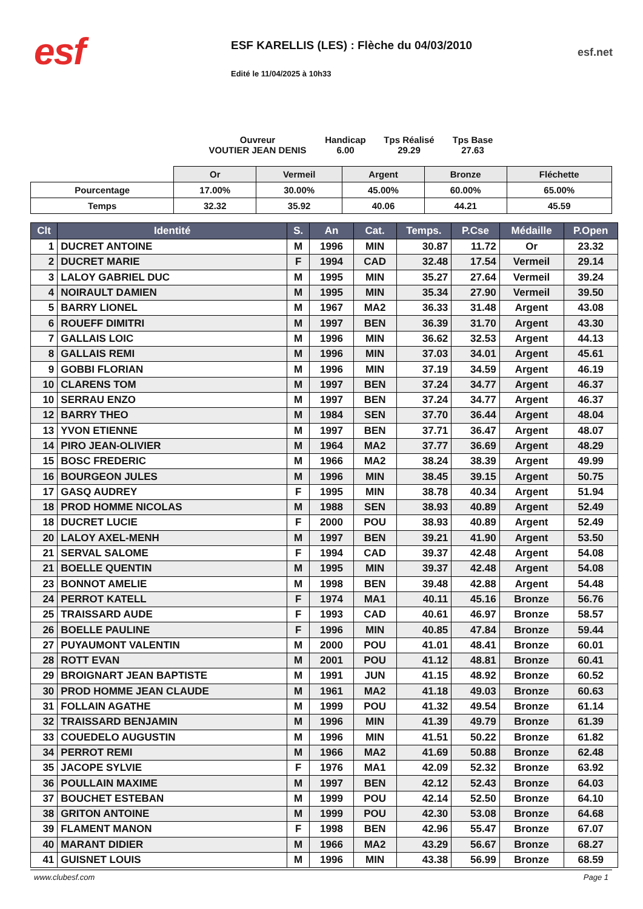esf
ESF KARELLIS (LES) : Flèche du 04/03/2010
Edité le 11/04/2025 à 10h33
esf.net
Ouvreur
VOUTIER JEAN DENIS
Handicap
6.00
Tps Réalisé
29.29
Tps Base
27.63
| | Or | Vermeil | Argent | Bronze | Fléchette |
| Pourcentage | 17.00% | 30.00% | 45.00% | 60.00% | 65.00% |
| Temps | 32.32 | 35.92 | 40.06 | 44.21 | 45.59 |
| Clt | Identité | S. | An | Cat. | Temps. | P.Cse | Médaille | P.Open |
| --- | --- | --- | --- | --- | --- | --- | --- | --- |
| 1 | DUCRET ANTOINE | M | 1996 | MIN | 30.87 | 11.72 | Or | 23.32 |
| 2 | DUCRET MARIE | F | 1994 | CAD | 32.48 | 17.54 | Vermeil | 29.14 |
| 3 | LALOY GABRIEL DUC | M | 1995 | MIN | 35.27 | 27.64 | Vermeil | 39.24 |
| 4 | NOIRAULT DAMIEN | M | 1995 | MIN | 35.34 | 27.90 | Vermeil | 39.50 |
| 5 | BARRY LIONEL | M | 1967 | MA2 | 36.33 | 31.48 | Argent | 43.08 |
| 6 | ROUEFF DIMITRI | M | 1997 | BEN | 36.39 | 31.70 | Argent | 43.30 |
| 7 | GALLAIS LOIC | M | 1996 | MIN | 36.62 | 32.53 | Argent | 44.13 |
| 8 | GALLAIS REMI | M | 1996 | MIN | 37.03 | 34.01 | Argent | 45.61 |
| 9 | GOBBI FLORIAN | M | 1996 | MIN | 37.19 | 34.59 | Argent | 46.19 |
| 10 | CLARENS TOM | M | 1997 | BEN | 37.24 | 34.77 | Argent | 46.37 |
| 10 | SERRAU ENZO | M | 1997 | BEN | 37.24 | 34.77 | Argent | 46.37 |
| 12 | BARRY THEO | M | 1984 | SEN | 37.70 | 36.44 | Argent | 48.04 |
| 13 | YVON ETIENNE | M | 1997 | BEN | 37.71 | 36.47 | Argent | 48.07 |
| 14 | PIRO JEAN-OLIVIER | M | 1964 | MA2 | 37.77 | 36.69 | Argent | 48.29 |
| 15 | BOSC FREDERIC | M | 1966 | MA2 | 38.24 | 38.39 | Argent | 49.99 |
| 16 | BOURGEON JULES | M | 1996 | MIN | 38.45 | 39.15 | Argent | 50.75 |
| 17 | GASQ AUDREY | F | 1995 | MIN | 38.78 | 40.34 | Argent | 51.94 |
| 18 | PROD HOMME NICOLAS | M | 1988 | SEN | 38.93 | 40.89 | Argent | 52.49 |
| 18 | DUCRET LUCIE | F | 2000 | POU | 38.93 | 40.89 | Argent | 52.49 |
| 20 | LALOY AXEL-MENH | M | 1997 | BEN | 39.21 | 41.90 | Argent | 53.50 |
| 21 | SERVAL SALOME | F | 1994 | CAD | 39.37 | 42.48 | Argent | 54.08 |
| 21 | BOELLE QUENTIN | M | 1995 | MIN | 39.37 | 42.48 | Argent | 54.08 |
| 23 | BONNOT AMELIE | M | 1998 | BEN | 39.48 | 42.88 | Argent | 54.48 |
| 24 | PERROT KATELL | F | 1974 | MA1 | 40.11 | 45.16 | Bronze | 56.76 |
| 25 | TRAISSARD AUDE | F | 1993 | CAD | 40.61 | 46.97 | Bronze | 58.57 |
| 26 | BOELLE PAULINE | F | 1996 | MIN | 40.85 | 47.84 | Bronze | 59.44 |
| 27 | PUYAUMONT VALENTIN | M | 2000 | POU | 41.01 | 48.41 | Bronze | 60.01 |
| 28 | ROTT EVAN | M | 2001 | POU | 41.12 | 48.81 | Bronze | 60.41 |
| 29 | BROIGNART JEAN BAPTISTE | M | 1991 | JUN | 41.15 | 48.92 | Bronze | 60.52 |
| 30 | PROD HOMME JEAN CLAUDE | M | 1961 | MA2 | 41.18 | 49.03 | Bronze | 60.63 |
| 31 | FOLLAIN AGATHE | M | 1999 | POU | 41.32 | 49.54 | Bronze | 61.14 |
| 32 | TRAISSARD BENJAMIN | M | 1996 | MIN | 41.39 | 49.79 | Bronze | 61.39 |
| 33 | COUEDELO AUGUSTIN | M | 1996 | MIN | 41.51 | 50.22 | Bronze | 61.82 |
| 34 | PERROT REMI | M | 1966 | MA2 | 41.69 | 50.88 | Bronze | 62.48 |
| 35 | JACOPE SYLVIE | F | 1976 | MA1 | 42.09 | 52.32 | Bronze | 63.92 |
| 36 | POULLAIN MAXIME | M | 1997 | BEN | 42.12 | 52.43 | Bronze | 64.03 |
| 37 | BOUCHET ESTEBAN | M | 1999 | POU | 42.14 | 52.50 | Bronze | 64.10 |
| 38 | GRITON ANTOINE | M | 1999 | POU | 42.30 | 53.08 | Bronze | 64.68 |
| 39 | FLAMENT MANON | F | 1998 | BEN | 42.96 | 55.47 | Bronze | 67.07 |
| 40 | MARANT DIDIER | M | 1966 | MA2 | 43.29 | 56.67 | Bronze | 68.27 |
| 41 | GUISNET LOUIS | M | 1996 | MIN | 43.38 | 56.99 | Bronze | 68.59 |
www.clubesf.com Page 1